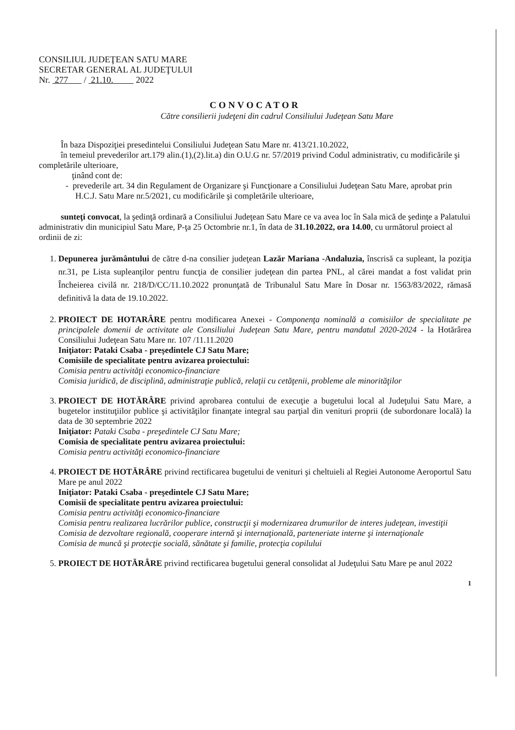CONSILIUL JUDEŢEAN SATU MARE
SECRETAR GENERAL AL JUDEŢULUI
Nr. 277 / 21.10. 2022
CONVOCATOR
Către consilierii judeţeni din cadrul Consiliului Judeţean Satu Mare
În baza Dispoziţiei presedintelui Consiliului Judeţean Satu Mare nr. 413/21.10.2022,
în temeiul prevederilor art.179 alin.(1),(2).lit.a) din O.U.G nr. 57/2019 privind Codul administrativ, cu modificările şi completările ulterioare,
ţinând cont de:
- prevederile art. 34 din Regulament de Organizare şi Funcţionare a Consiliului Judeţean Satu Mare, aprobat prin H.C.J. Satu Mare nr.5/2021, cu modificările şi completările ulterioare,
sunteţi convocat, la şedinţă ordinară a Consiliului Judeţean Satu Mare ce va avea loc în Sala mică de şedinţe a Palatului administrativ din municipiul Satu Mare, P-ţa 25 Octombrie nr.1, în data de 31.10.2022, ora 14.00, cu următorul proiect al ordinii de zi:
1. Depunerea jurământului de către d-na consilier judeţean Lazăr Mariana -Andaluzia, înscrisă ca supleant, la poziţia nr.31, pe Lista supleanţilor pentru funcţia de consilier judeţean din partea PNL, al cărei mandat a fost validat prin Încheierea civilă nr. 218/D/CC/11.10.2022 pronunţată de Tribunalul Satu Mare în Dosar nr. 1563/83/2022, rămasă definitivă la data de 19.10.2022.
2. PROIECT DE HOTARÂRE pentru modificarea Anexei - Componenţa nominală a comisiilor de specialitate pe principalele domenii de activitate ale Consiliului Judeţean Satu Mare, pentru mandatul 2020-2024 - la Hotărârea Consiliului Judeţean Satu Mare nr. 107 /11.11.2020
Iniţiator: Pataki Csaba - preşedintele CJ Satu Mare;
Comisiile de specialitate pentru avizarea proiectului:
Comisia pentru activităţi economico-financiare
Comisia juridică, de disciplină, administraţie publică, relaţii cu cetăţenii, probleme ale minorităţilor
3. PROIECT DE HOTĂRÂRE privind aprobarea contului de execuţie a bugetului local al Judeţului Satu Mare, a bugetelor instituţiilor publice şi activităţilor finanţate integral sau parţial din venituri proprii (de subordonare locală) la data de 30 septembrie 2022
Iniţiator: Pataki Csaba - preşedintele CJ Satu Mare;
Comisia de specialitate pentru avizarea proiectului:
Comisia pentru activităţi economico-financiare
4. PROIECT DE HOTĂRÂRE privind rectificarea bugetului de venituri şi cheltuieli al Regiei Autonome Aeroportul Satu Mare pe anul 2022
Iniţiator: Pataki Csaba - preşedintele CJ Satu Mare;
Comisii de specialitate pentru avizarea proiectului:
Comisia pentru activităţi economico-financiare
Comisia pentru realizarea lucrărilor publice, construcţii şi modernizarea drumurilor de interes judeţean, investiţii
Comisia de dezvoltare regională, cooperare internă şi internaţională, parteneriate interne şi internaţionale
Comisia de muncă şi protecţie socială, sănătate şi familie, protecţia copilului
5. PROIECT DE HOTĂRÂRE privind rectificarea bugetului general consolidat al Judeţului Satu Mare pe anul 2022
1